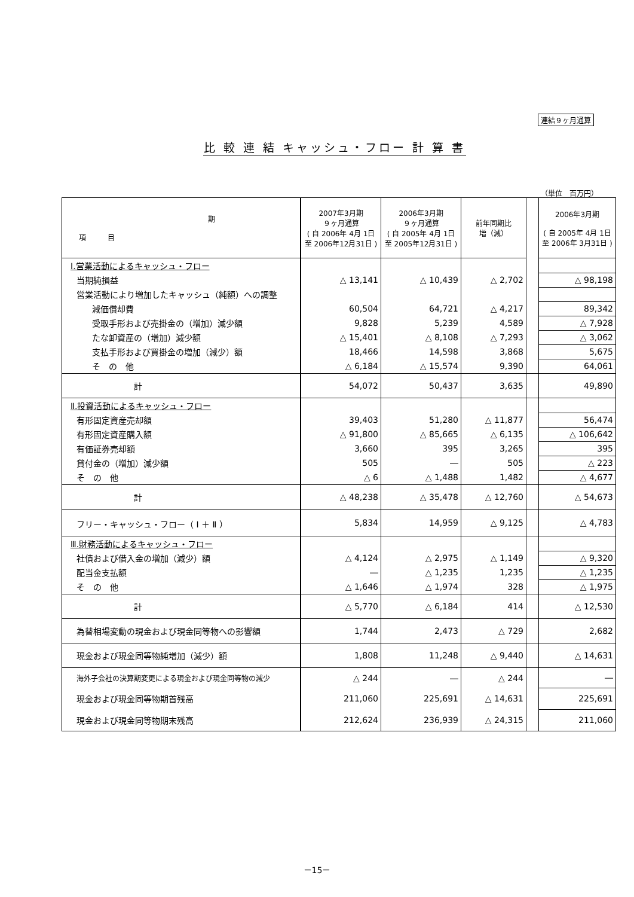連結９ヶ月通算
比 較 連 結 キャッシュ・フロー 計 算 書
（単位　百万円）
| 期 項 目 | 2007年3月期 ９ヶ月通算 ( 自 2006年 4月 1日 至 2006年12月31日 ) | 2006年3月期 ９ヶ月通算 ( 自 2005年 4月 1日 至 2005年12月31日 ) | 前年同期比 増（減） | | 2006年3月期 ( 自 2005年 4月 1日 至 2006年 3月31日 ) |
| Ⅰ.営業活動によるキャッシュ・フロー | | | | | |
| 当期純損益 | △ 13,141 | △ 10,439 | △ 2,702 | | △ 98,198 |
| 営業活動により増加したキャッシュ（純額）への調整 | | | | | |
| 減価償却費 | 60,504 | 64,721 | △ 4,217 | | 89,342 |
| 受取手形および売掛金の（増加）減少額 | 9,828 | 5,239 | 4,589 | | △ 7,928 |
| たな卸資産の（増加）減少額 | △ 15,401 | △ 8,108 | △ 7,293 | | △ 3,062 |
| 支払手形および買掛金の増加（減少）額 | 18,466 | 14,598 | 3,868 | | 5,675 |
| そ の 他 | △ 6,184 | △ 15,574 | 9,390 | | 64,061 |
| 計 | 54,072 | 50,437 | 3,635 | | 49,890 |
| Ⅱ.投資活動によるキャッシュ・フロー | | | | | |
| 有形固定資産売却額 | 39,403 | 51,280 | △ 11,877 | | 56,474 |
| 有形固定資産購入額 | △ 91,800 | △ 85,665 | △ 6,135 | | △ 106,642 |
| 有価証券売却額 | 3,660 | 395 | 3,265 | | 395 |
| 貸付金の（増加）減少額 | 505 | ― | 505 | | △ 223 |
| そ の 他 | △ 6 | △ 1,488 | 1,482 | | △ 4,677 |
| 計 | △ 48,238 | △ 35,478 | △ 12,760 | | △ 54,673 |
| フリー・キャッシュ・フロー（ Ⅰ ＋ Ⅱ ） | 5,834 | 14,959 | △ 9,125 | | △ 4,783 |
| Ⅲ.財務活動によるキャッシュ・フロー | | | | | |
| 社債および借入金の増加（減少）額 | △ 4,124 | △ 2,975 | △ 1,149 | | △ 9,320 |
| 配当金支払額 | ― | △ 1,235 | 1,235 | | △ 1,235 |
| そ の 他 | △ 1,646 | △ 1,974 | 328 | | △ 1,975 |
| 計 | △ 5,770 | △ 6,184 | 414 | | △ 12,530 |
| 為替相場変動の現金および現金同等物への影響額 | 1,744 | 2,473 | △ 729 | | 2,682 |
| 現金および現金同等物純増加（減少）額 | 1,808 | 11,248 | △ 9,440 | | △ 14,631 |
| 海外子会社の決算期変更による現金および現金同等物の減少 | △ 244 | ― | △ 244 | | ― |
| 現金および現金同等物期首残高 | 211,060 | 225,691 | △ 14,631 | | 225,691 |
| 現金および現金同等物期末残高 | 212,624 | 236,939 | △ 24,315 | | 211,060 |
－15－